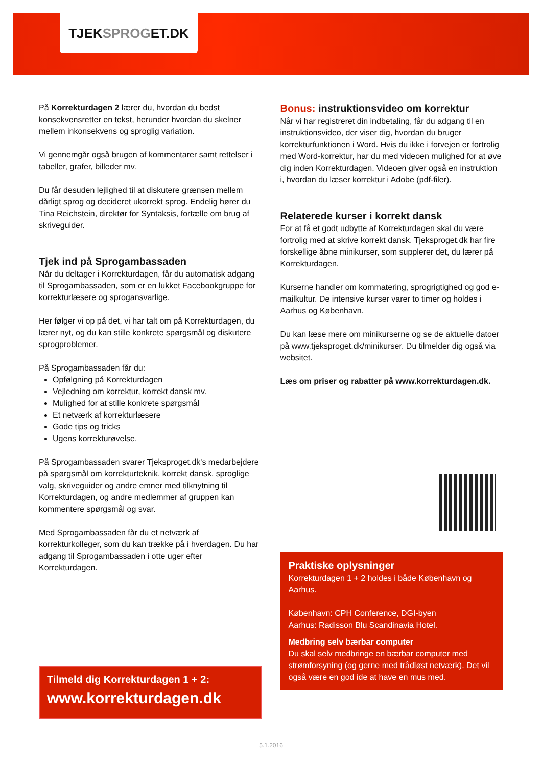TJEKSPROGET.DK
På Korrekturdagen 2 lærer du, hvordan du bedst konsekvensretter en tekst, herunder hvordan du skelner mellem inkonsekvens og sproglig variation.
Vi gennemgår også brugen af kommentarer samt rettelser i tabeller, grafer, billeder mv.
Du får desuden lejlighed til at diskutere grænsen mellem dårligt sprog og decideret ukorrekt sprog. Endelig hører du Tina Reichstein, direktør for Syntaksis, fortælle om brug af skriveguider.
Tjek ind på Sprogambassaden
Når du deltager i Korrekturdagen, får du automatisk adgang til Sprogambassaden, som er en lukket Facebookgruppe for korrekturlæsere og sprogansvarlige.
Her følger vi op på det, vi har talt om på Korrekturdagen, du lærer nyt, og du kan stille konkrete spørgsmål og diskutere sprogproblemer.
På Sprogambassaden får du:
Opfølgning på Korrekturdagen
Vejledning om korrektur, korrekt dansk mv.
Mulighed for at stille konkrete spørgsmål
Et netværk af korrekturlæsere
Gode tips og tricks
Ugens korrekturøvelse.
På Sprogambassaden svarer Tjeksproget.dk's medarbejdere på spørgsmål om korrekturteknik, korrekt dansk, sproglige valg, skriveguider og andre emner med tilknytning til Korrekturdagen, og andre medlemmer af gruppen kan kommentere spørgsmål og svar.
Med Sprogambassaden får du et netværk af korrekturkolleger, som du kan trække på i hverdagen. Du har adgang til Sprogambassaden i otte uger efter Korrekturdagen.
Tilmeld dig Korrekturdagen 1 + 2:
www.korrekturdagen.dk
Bonus: instruktionsvideo om korrektur
Når vi har registreret din indbetaling, får du adgang til en instruktionsvideo, der viser dig, hvordan du bruger korrekturfunktionen i Word. Hvis du ikke i forvejen er fortrolig med Word-korrektur, har du med videoen mulighed for at øve dig inden Korrekturdagen. Videoen giver også en instruktion i, hvordan du læser korrektur i Adobe (pdf-filer).
Relaterede kurser i korrekt dansk
For at få et godt udbytte af Korrekturdagen skal du være fortrolig med at skrive korrekt dansk. Tjeksproget.dk har fire forskellige åbne minikurser, som supplerer det, du lærer på Korrekturdagen.
Kurserne handler om kommatering, sprogrigtighed og god e-mailkultur. De intensive kurser varer to timer og holdes i Aarhus og København.
Du kan læse mere om minikurserne og se de aktuelle datoer på www.tjeksproget.dk/minikurser. Du tilmelder dig også via websitet.
Læs om priser og rabatter på www.korrekturdagen.dk.
Praktiske oplysninger
Korrekturdagen 1 + 2 holdes i både København og Aarhus.
København: CPH Conference, DGI-byen
Aarhus: Radisson Blu Scandinavia Hotel.
Medbring selv bærbar computer
Du skal selv medbringe en bærbar computer med strømforsyning (og gerne med trådløst netværk). Det vil også være en god ide at have en mus med.
5.1.2016